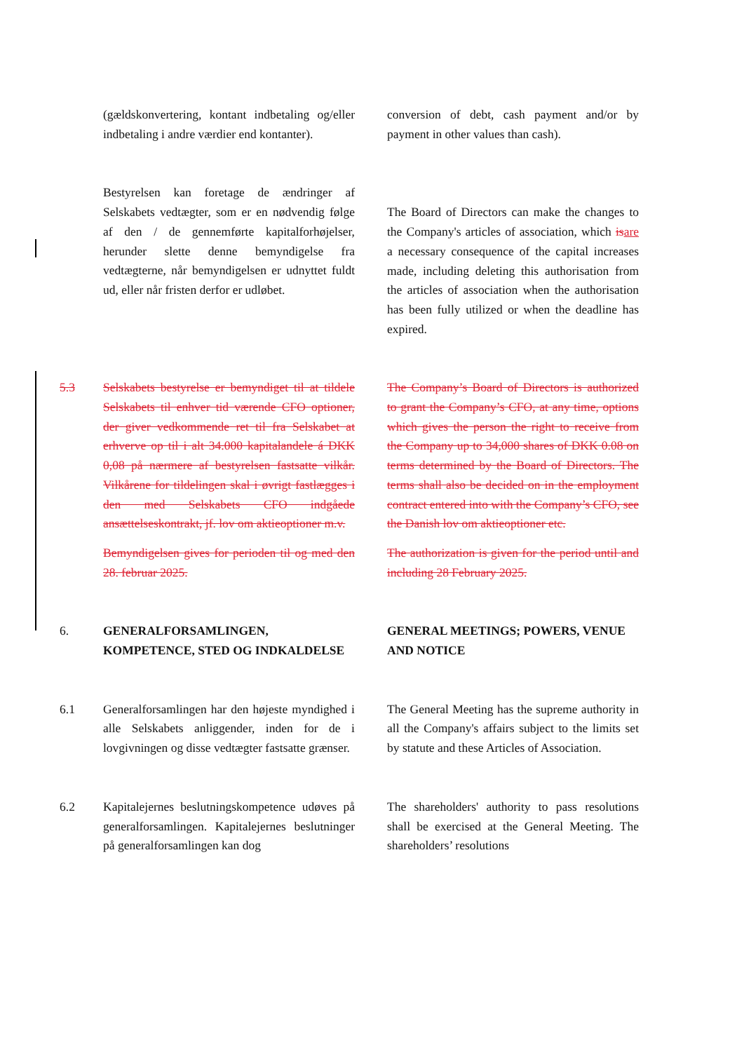(gældskonvertering, kontant indbetaling og/eller indbetaling i andre værdier end kontanter).
conversion of debt, cash payment and/or by payment in other values than cash).
Bestyrelsen kan foretage de ændringer af Selskabets vedtægter, som er en nødvendig følge af den / de gennemførte kapitalforhøjelser, herunder slette denne bemyndigelse fra vedtægterne, når bemyndigelsen er udnyttet fuldt ud, eller når fristen derfor er udløbet.
The Board of Directors can make the changes to the Company's articles of association, which is are a necessary consequence of the capital increases made, including deleting this authorisation from the articles of association when the authorisation has been fully utilized or when the deadline has expired.
5.3 Selskabets bestyrelse er bemyndiget til at tildele Selskabets til enhver tid værende CFO optioner, der giver vedkommende ret til fra Selskabet at erhverve op til i alt 34.000 kapitalandele á DKK 0,08 på nærmere af bestyrelsen fastsatte vilkår. Vilkårene for tildelingen skal i øvrigt fastlægges i den med Selskabets CFO indgåede ansættelseskontrakt, jf. lov om aktieoptioner m.v.
Bemyndigelsen gives for perioden til og med den 28. februar 2025.
The Company’s Board of Directors is authorized to grant the Company’s CFO, at any time, options which gives the person the right to receive from the Company up to 34,000 shares of DKK 0.08 on terms determined by the Board of Directors. The terms shall also be decided on in the employment contract entered into with the Company’s CFO, see the Danish lov om aktieoptioner etc.
The authorization is given for the period until and including 28 February 2025.
6. GENERALFORSAMLINGEN, KOMPETENCE, STED OG INDKALDELSE
GENERAL MEETINGS; POWERS, VENUE AND NOTICE
6.1 Generalforsamlingen har den højeste myndighed i alle Selskabets anliggender, inden for de i lovgivningen og disse vedtægter fastsatte grænser.
The General Meeting has the supreme authority in all the Company's affairs subject to the limits set by statute and these Articles of Association.
6.2 Kapitalejernes beslutningskompetence udøves på generalforsamlingen. Kapitalejernes beslutninger på generalforsamlingen kan dog
The shareholders' authority to pass resolutions shall be exercised at the General Meeting. The shareholders’ resolutions